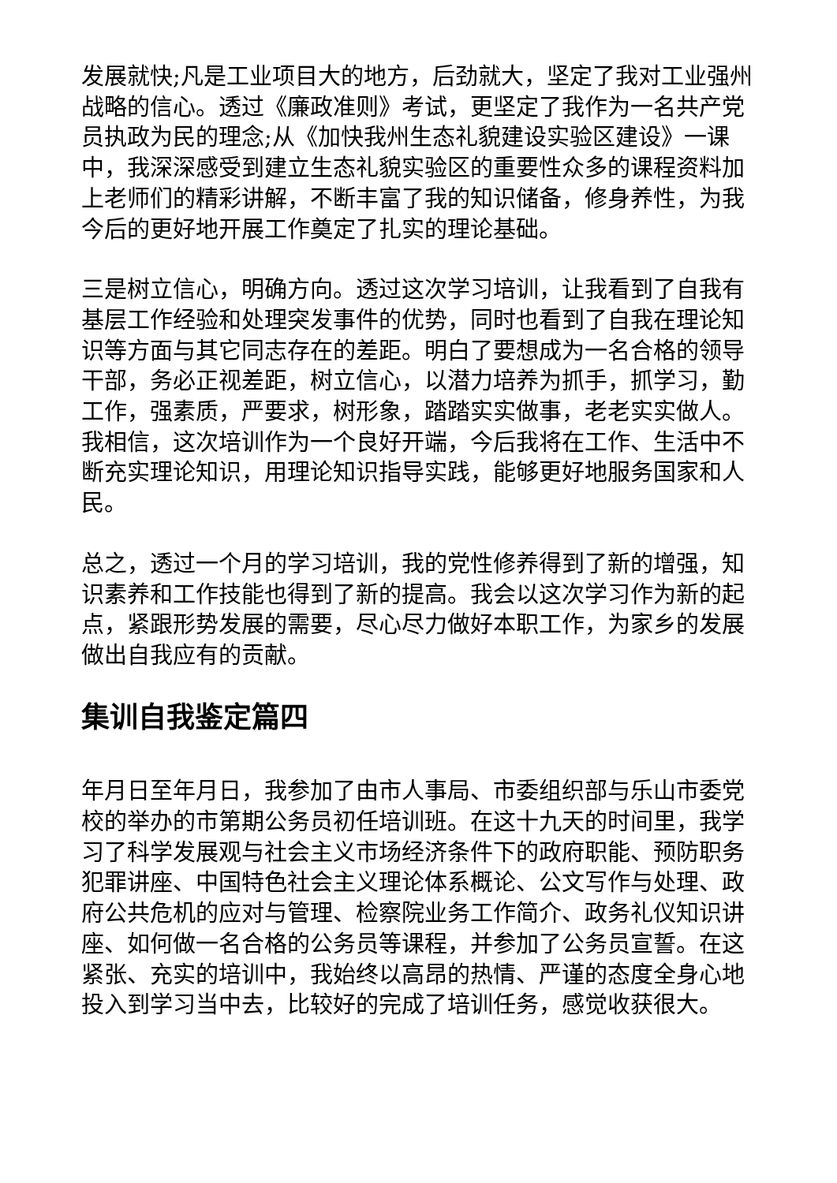发展就快;凡是工业项目大的地方，后劲就大，坚定了我对工业强州战略的信心。透过《廉政准则》考试，更坚定了我作为一名共产党员执政为民的理念;从《加快我州生态礼貌建设实验区建设》一课中，我深深感受到建立生态礼貌实验区的重要性众多的课程资料加上老师们的精彩讲解，不断丰富了我的知识储备，修身养性，为我今后的更好地开展工作奠定了扎实的理论基础。
三是树立信心，明确方向。透过这次学习培训，让我看到了自我有基层工作经验和处理突发事件的优势，同时也看到了自我在理论知识等方面与其它同志存在的差距。明白了要想成为一名合格的领导干部，务必正视差距，树立信心，以潜力培养为抓手，抓学习，勤工作，强素质，严要求，树形象，踏踏实实做事，老老实实做人。我相信，这次培训作为一个良好开端，今后我将在工作、生活中不断充实理论知识，用理论知识指导实践，能够更好地服务国家和人民。
总之，透过一个月的学习培训，我的党性修养得到了新的增强，知识素养和工作技能也得到了新的提高。我会以这次学习作为新的起点，紧跟形势发展的需要，尽心尽力做好本职工作，为家乡的发展做出自我应有的贡献。
集训自我鉴定篇四
年月日至年月日，我参加了由市人事局、市委组织部与乐山市委党校的举办的市第期公务员初任培训班。在这十九天的时间里，我学习了科学发展观与社会主义市场经济条件下的政府职能、预防职务犯罪讲座、中国特色社会主义理论体系概论、公文写作与处理、政府公共危机的应对与管理、检察院业务工作简介、政务礼仪知识讲座、如何做一名合格的公务员等课程，并参加了公务员宣誓。在这紧张、充实的培训中，我始终以高昂的热情、严谨的态度全身心地投入到学习当中去，比较好的完成了培训任务，感觉收获很大。